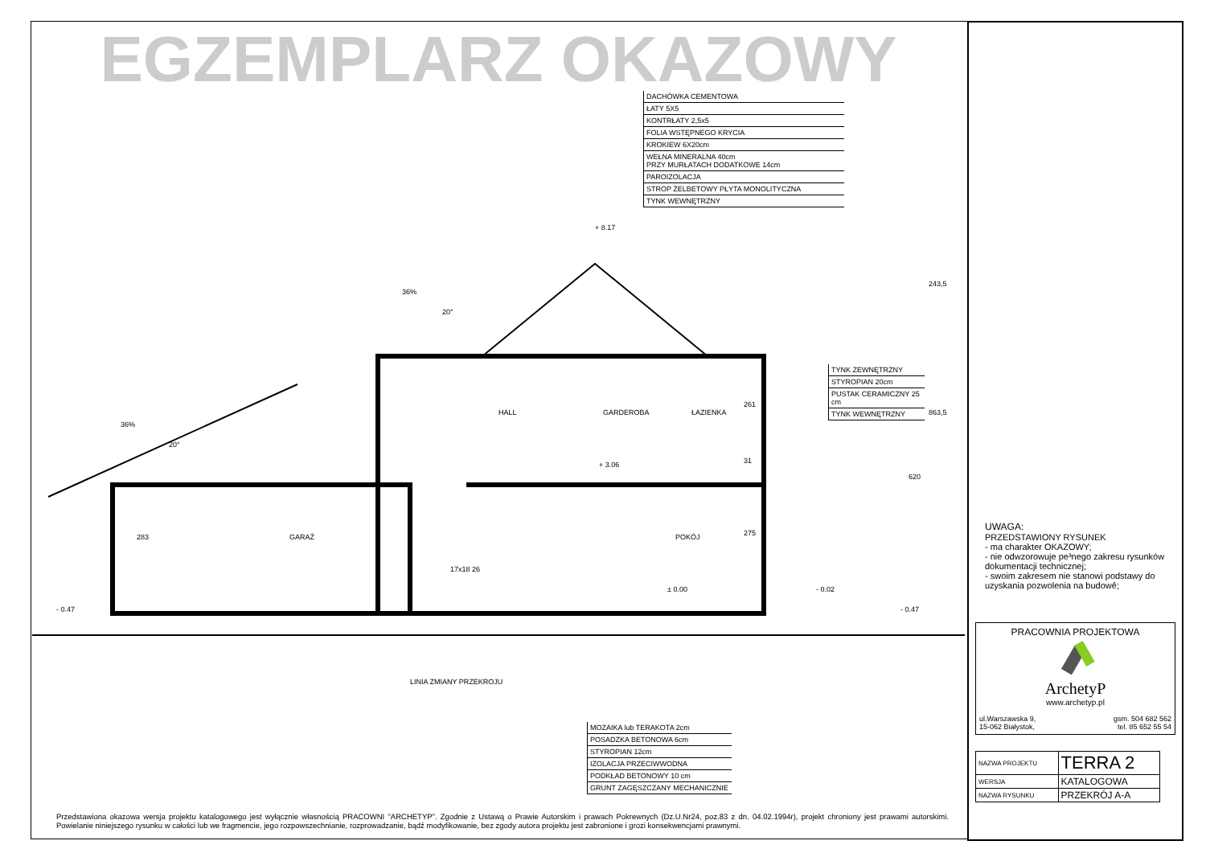UWAGA:
PRZEDSTAWIONY RYSUNEK
- ma charakter OKAZOWY;
- nie odwzorowuje pe³nego zakresu rysunków dokumentacji technicznej;
- swoim zakresem nie stanowi podstawy do uzyskania pozwolenia na budowê;
PRACOWNIA PROJEKTOWA
ArchetyP
www.archetyp.pl
ul.Warszawska 9,
15-062 Białystok, gsm. 504 682 562
tel. 85 652 55 54
| NAZWA PROJEKTU | TERRA 2 |
| WERSJA | KATALOGOWA |
| NAZWA RYSUNKU | PRZEKRÓJ A-A |
EGZEMPLARZ OKAZOWY
| DACHÓWKA CEMENTOWA |
| ŁATY 5X5 |
| KONTRŁATY 2,5x5 |
| FOLIA WSTĘPNEGO KRYCIA |
| KROKIEW 6X20cm |
| WEŁNA MINERALNA 40cm PRZY MURŁATACH DODATKOWE 14cm |
| PAROIZOLACJA |
| STROP ŻELBETOWY PŁYTA MONOLITYCZNA |
| TYNK WEWNĘTRZNY |
| TYNK ZEWNĘTRZNY |
| STYROPIAN 20cm |
| PUSTAK CERAMICZNY 25 cm |
| TYNK WEWNĘTRZNY |
+ 8.17
36%
20°
36%
20°
243,5
863,5
620
HALL GARDEROBA ŁAZIENKA
261
31 + 3.06
283 GARAŻ POKÓJ 275
17x18 26
± 0.00 - 0.02
- 0.47 - 0.47
LINIA ZMIANY PRZEKROJU
| MOZAIKA lub TERAKOTA 2cm |
| POSADZKA BETONOWA 6cm |
| STYROPIAN 12cm |
| IZOLACJA PRZECIWWODNA |
| PODKŁAD BETONOWY 10 cm |
| GRUNT ZAGĘSZCZANY MECHANICZNIE |
Przedstawiona okazowa wersja projektu katalogowego jest wyłącznie własnością PRACOWNI "ARCHETYP". Zgodnie z Ustawą o Prawie Autorskim i prawach Pokrewnych (Dz.U.Nr24, poz.83 z dn. 04.02.1994r), projekt chroniony jest prawami autorskimi. Powielanie niniejszego rysunku w całości lub we fragmencie, jego rozpowszechnianie, rozprowadzanie, bądź modyfikowanie, bez zgody autora projektu jest zabronione i grozi konsekwencjami prawnymi.